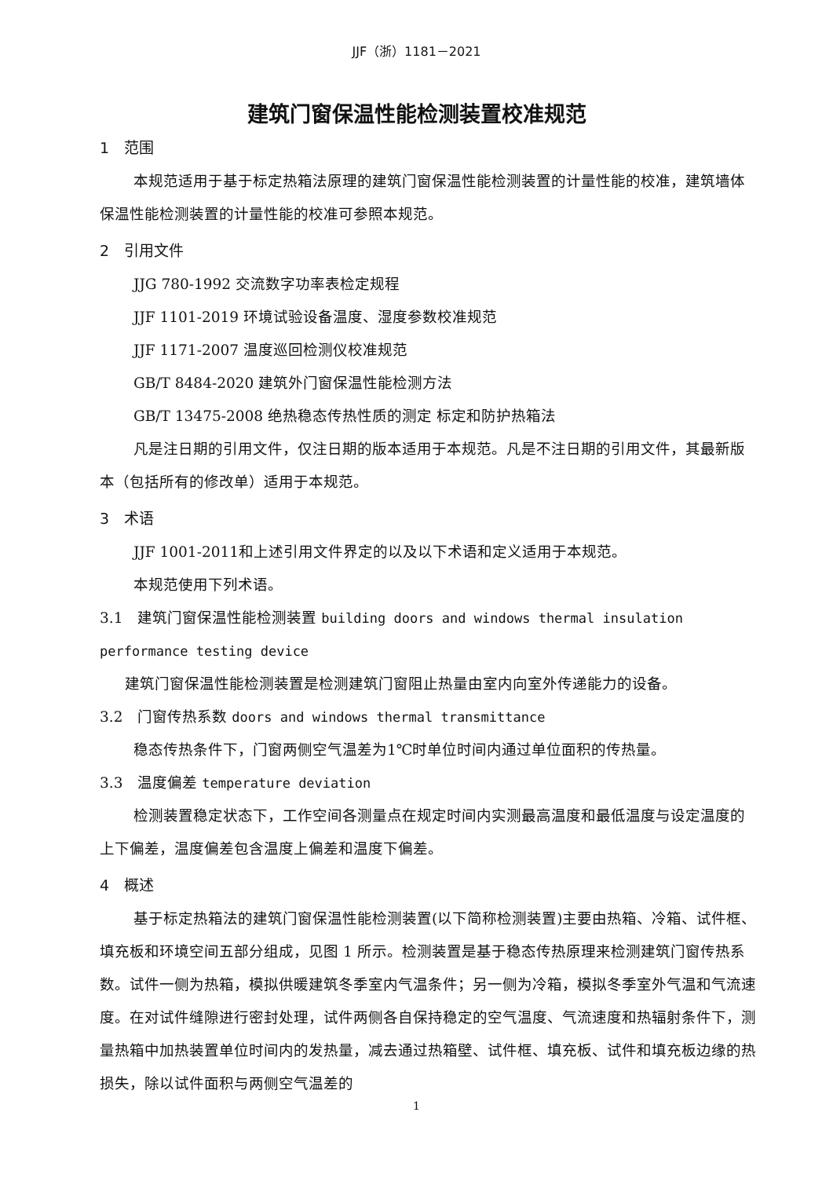JJF（浙）1181－2021
建筑门窗保温性能检测装置校准规范
1　范围
本规范适用于基于标定热箱法原理的建筑门窗保温性能检测装置的计量性能的校准，建筑墙体保温性能检测装置的计量性能的校准可参照本规范。
2　引用文件
JJG 780-1992 交流数字功率表检定规程
JJF 1101-2019 环境试验设备温度、湿度参数校准规范
JJF 1171-2007 温度巡回检测仪校准规范
GB/T 8484-2020 建筑外门窗保温性能检测方法
GB/T 13475-2008 绝热稳态传热性质的测定 标定和防护热箱法
凡是注日期的引用文件，仅注日期的版本适用于本规范。凡是不注日期的引用文件，其最新版本（包括所有的修改单）适用于本规范。
3　术语
JJF 1001-2011和上述引用文件界定的以及以下术语和定义适用于本规范。
本规范使用下列术语。
3.1　建筑门窗保温性能检测装置 building doors and windows thermal insulation performance testing device
建筑门窗保温性能检测装置是检测建筑门窗阻止热量由室内向室外传递能力的设备。
3.2　门窗传热系数 doors and windows thermal transmittance
稳态传热条件下，门窗两侧空气温差为1℃时单位时间内通过单位面积的传热量。
3.3　温度偏差 temperature deviation
检测装置稳定状态下，工作空间各测量点在规定时间内实测最高温度和最低温度与设定温度的上下偏差，温度偏差包含温度上偏差和温度下偏差。
4　概述
基于标定热箱法的建筑门窗保温性能检测装置(以下简称检测装置)主要由热箱、冷箱、试件框、填充板和环境空间五部分组成，见图 1 所示。检测装置是基于稳态传热原理来检测建筑门窗传热系数。试件一侧为热箱，模拟供暖建筑冬季室内气温条件；另一侧为冷箱，模拟冬季室外气温和气流速度。在对试件缝隙进行密封处理，试件两侧各自保持稳定的空气温度、气流速度和热辐射条件下，测量热箱中加热装置单位时间内的发热量，减去通过热箱壁、试件框、填充板、试件和填充板边缘的热损失，除以试件面积与两侧空气温差的
1